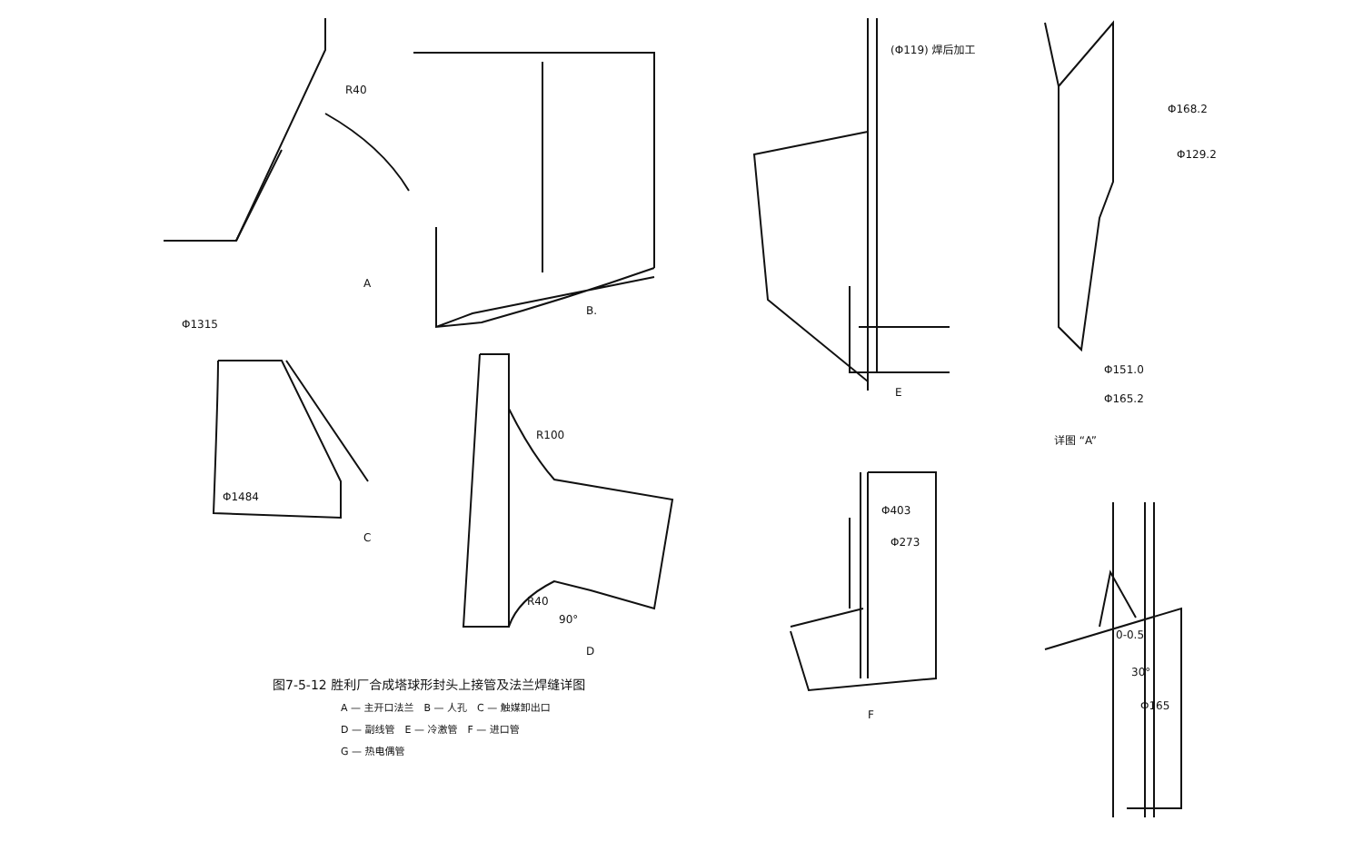A
B.
C
D
E
F
详图 “A”
R40
Φ1315
Φ1484
R100
R40
90°
Φ168.2
Φ129.2
Φ151.0
Φ165.2
Φ403
Φ273
(Φ119) 焊后加工
Φ165
0-0.5
30°
图7-5-12 胜利厂合成塔球形封头上接管及法兰焊缝详图
A — 主开口法兰　B — 人孔　C — 触媒卸出口
D — 副线管　E — 冷激管　F — 进口管
G — 热电偶管